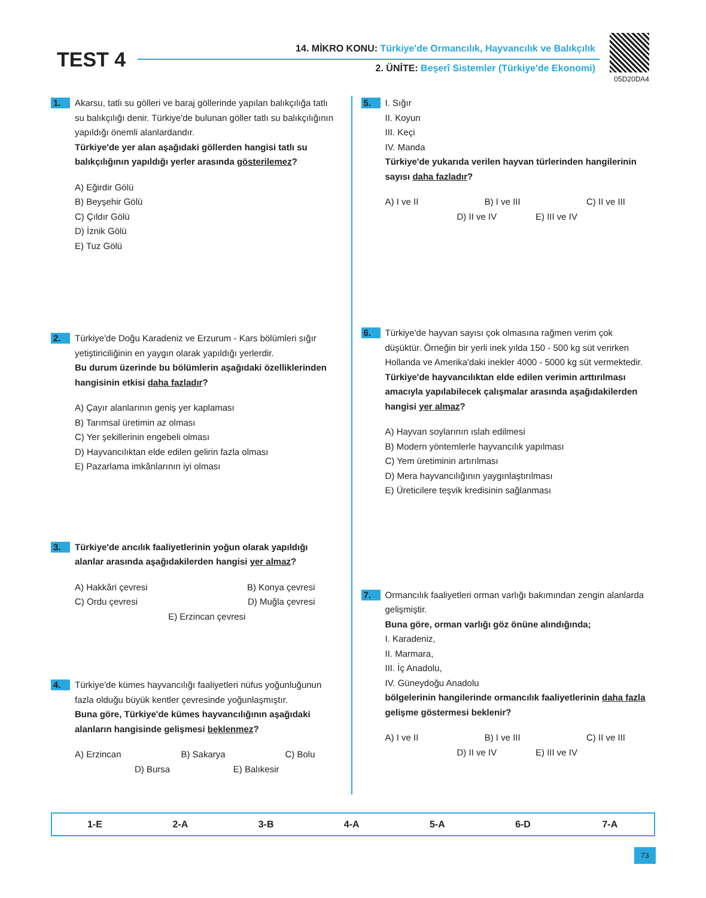TEST 4
14. MİKRO KONU: Türkiye'de Ormancılık, Hayvancılık ve Balıkçılık
2. ÜNİTE: Beşerî Sistemler (Türkiye'de Ekonomi)
05D20DA4
1.
Akarsu, tatlı su gölleri ve baraj göllerinde yapılan balıkçılığa tatlı su balıkçılığı denir. Türkiye'de bulunan göller tatlı su balıkçılığının yapıldığı önemli alanlardandır.
Türkiye'de yer alan aşağıdaki göllerden hangisi tatlı su balıkçılığının yapıldığı yerler arasında gösterilemez?
A) Eğirdir Gölü
B) Beyşehir Gölü
C) Çıldır Gölü
D) İznik Gölü
E) Tuz Gölü
2.
Türkiye'de Doğu Karadeniz ve Erzurum - Kars bölümleri sığır yetiştiriciliğinin en yaygın olarak yapıldığı yerlerdir.
Bu durum üzerinde bu bölümlerin aşağıdaki özelliklerinden hangisinin etkisi daha fazladır?
A) Çayır alanlarının geniş yer kaplaması
B) Tarımsal üretimin az olması
C) Yer şekillerinin engebeli olması
D) Hayvancılıktan elde edilen gelirin fazla olması
E) Pazarlama imkânlarının iyi olması
3.
Türkiye'de arıcılık faaliyetlerinin yoğun olarak yapıldığı alanlar arasında aşağıdakilerden hangisi yer almaz?
A) Hakkâri çevresi B) Konya çevresi
C) Ordu çevresi D) Muğla çevresi
E) Erzincan çevresi
4.
Türkiye'de kümes hayvancılığı faaliyetleri nüfus yoğunluğunun fazla olduğu büyük kentler çevresinde yoğunlaşmıştır.
Buna göre, Türkiye'de kümes hayvancılığının aşağıdaki alanların hangisinde gelişmesi beklenmez?
A) Erzincan B) Sakarya C) Bolu
D) Bursa E) Balıkesir
5.
I. Sığır
II. Koyun
III. Keçi
IV. Manda
Türkiye'de yukarıda verilen hayvan türlerinden hangilerinin sayısı daha fazladır?
A) I ve II B) I ve III C) II ve III
D) II ve IV E) III ve IV
6.
Türkiye'de hayvan sayısı çok olmasına rağmen verim çok düşüktür. Örneğin bir yerli inek yılda 150 - 500 kg süt verirken Hollanda ve Amerika'daki inekler 4000 - 5000 kg süt vermektedir.
Türkiye'de hayvancılıktan elde edilen verimin arttırılması amacıyla yapılabilecek çalışmalar arasında aşağıdakilerden hangisi yer almaz?
A) Hayvan soylarının ıslah edilmesi
B) Modern yöntemlerle hayvancılık yapılması
C) Yem üretiminin artırılması
D) Mera hayvancılığının yaygınlaştırılması
E) Üreticilere teşvik kredisinin sağlanması
7.
Ormancılık faaliyetleri orman varlığı bakımından zengin alanlarda gelişmiştir.
Buna göre, orman varlığı göz önüne alındığında;
I. Karadeniz,
II. Marmara,
III. İç Anadolu,
IV. Güneydoğu Anadolu
bölgelerinin hangilerinde ormancılık faaliyetlerinin daha fazla gelişme göstermesi beklenir?
A) I ve II B) I ve III C) II ve III
D) II ve IV E) III ve IV
| 1-E | 2-A | 3-B | 4-A | 5-A | 6-D | 7-A |
73